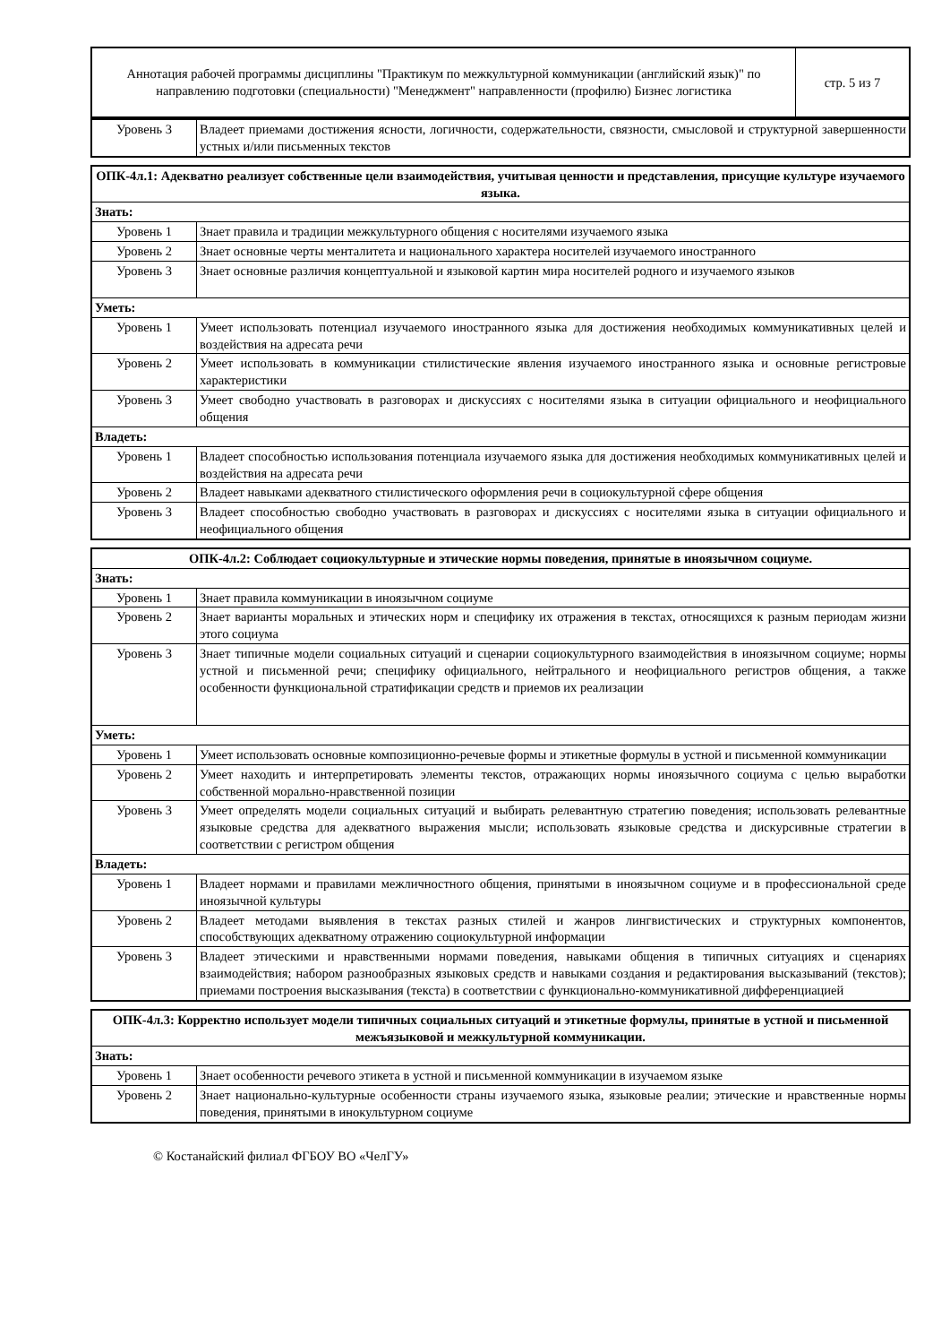| Аннотация рабочей программы дисциплины "Практикум по межкультурной коммуникации (английский язык)" по направлению подготовки (специальности) "Менеджмент" направленности (профилю) Бизнес логистика | стр. 5 из 7 |
| Уровень 3 | Владеет приемами достижения ясности, логичности, содержательности, связности, смысловой и структурной завершенности устных и/или письменных текстов |
| ОПК-4л.1: Адекватно реализует собственные цели взаимодействия, учитывая ценности и представления, присущие культуре изучаемого языка. | |
| Знать: | |
| Уровень 1 | Знает правила и традиции межкультурного общения с носителями изучаемого языка |
| Уровень 2 | Знает основные черты менталитета и национального характера носителей изучаемого иностранного |
| Уровень 3 | Знает основные различия концептуальной и языковой картин мира носителей родного и изучаемого языков |
| Уметь: | |
| Уровень 1 | Умеет использовать потенциал изучаемого иностранного языка для достижения необходимых коммуникативных целей и воздействия на адресата речи |
| Уровень 2 | Умеет использовать в коммуникации стилистические явления изучаемого иностранного языка и основные регистровые характеристики |
| Уровень 3 | Умеет свободно участвовать в разговорах и дискуссиях с носителями языка в ситуации официального и неофициального общения |
| Владеть: | |
| Уровень 1 | Владеет способностью использования потенциала изучаемого языка для достижения необходимых коммуникативных целей и воздействия на адресата речи |
| Уровень 2 | Владеет навыками адекватного стилистического оформления речи в социокультурной сфере общения |
| Уровень 3 | Владеет способностью свободно участвовать в разговорах и дискуссиях с носителями языка в ситуации официального и неофициального общения |
| ОПК-4л.2: Соблюдает социокультурные и этические нормы поведения, принятые в иноязычном социуме. | |
| Знать: | |
| Уровень 1 | Знает правила коммуникации в иноязычном социуме |
| Уровень 2 | Знает варианты моральных и этических норм и специфику их отражения в текстах, относящихся к разным периодам жизни этого социума |
| Уровень 3 | Знает типичные модели социальных ситуаций и сценарии социокультурного взаимодействия в иноязычном социуме; нормы устной и письменной речи; специфику официального, нейтрального и неофициального регистров общения, а также особенности функциональной стратификации средств и приемов их реализации |
| Уметь: | |
| Уровень 1 | Умеет использовать основные композиционно-речевые формы и этикетные формулы в устной и письменной коммуникации |
| Уровень 2 | Умеет находить и интерпретировать элементы текстов, отражающих нормы иноязычного социума с целью выработки собственной морально-нравственной позиции |
| Уровень 3 | Умеет определять модели социальных ситуаций и выбирать релевантную стратегию поведения; использовать релевантные языковые средства для адекватного выражения мысли; использовать языковые средства и дискурсивные стратегии в соответствии с регистром общения |
| Владеть: | |
| Уровень 1 | Владеет нормами и правилами межличностного общения, принятыми в иноязычном социуме и в профессиональной среде иноязычной культуры |
| Уровень 2 | Владеет методами выявления в текстах разных стилей и жанров лингвистических и структурных компонентов, способствующих адекватному отражению социокультурной информации |
| Уровень 3 | Владеет этическими и нравственными нормами поведения, навыками общения в типичных ситуациях и сценариях взаимодействия; набором разнообразных языковых средств и навыками создания и редактирования высказываний (текстов); приемами построения высказывания (текста) в соответствии с функционально-коммуникативной дифференциацией |
| ОПК-4л.3: Корректно использует модели типичных социальных ситуаций и этикетные формулы, принятые в устной и письменной межъязыковой и межкультурной коммуникации. | |
| Знать: | |
| Уровень 1 | Знает особенности речевого этикета в устной и письменной коммуникации в изучаемом языке |
| Уровень 2 | Знает национально-культурные особенности страны изучаемого языка, языковые реалии; этические и нравственные нормы поведения, принятыми в инокультурном социуме |
© Костанайский филиал ФГБОУ ВО «ЧелГУ»